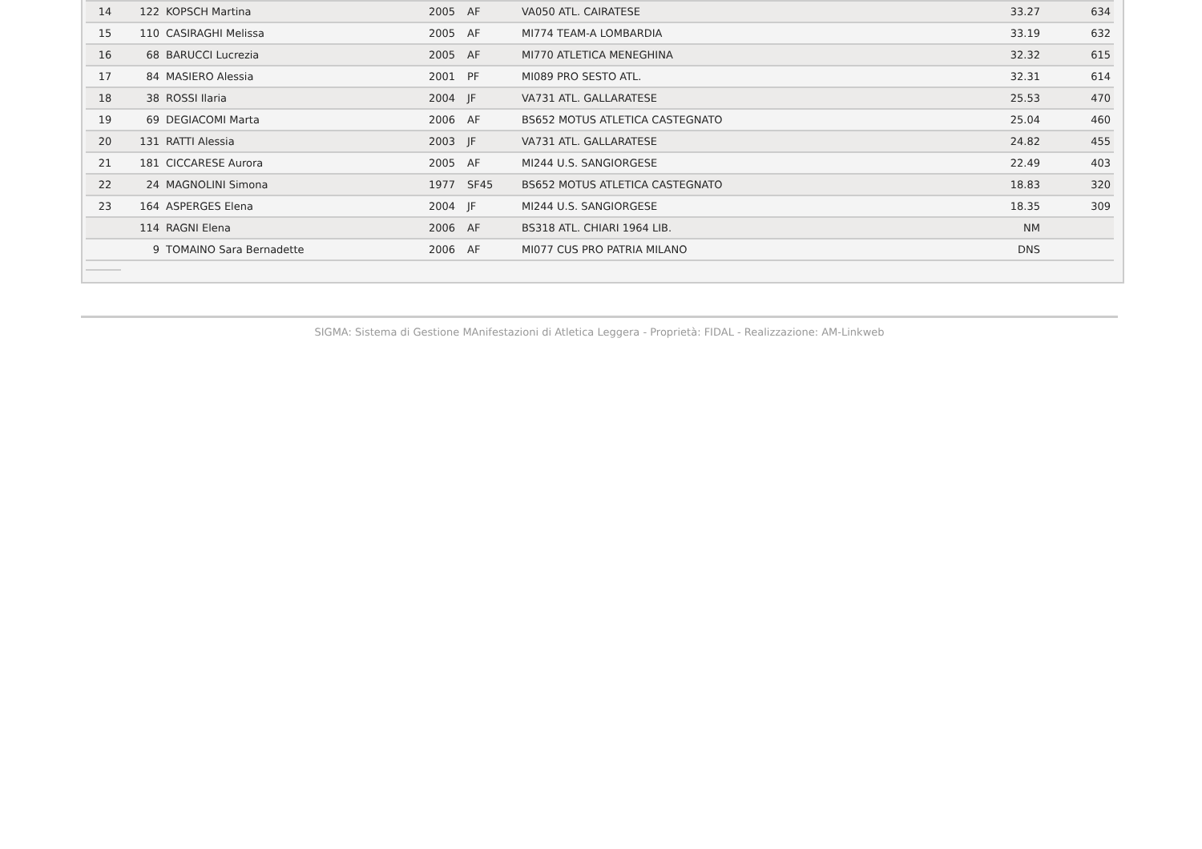| 14 | 122 | KOPSCH Martina | 2005 | AF | VA050 ATL. CAIRATESE | 33.27 | 634 |
| 15 | 110 | CASIRAGHI Melissa | 2005 | AF | MI774 TEAM-A LOMBARDIA | 33.19 | 632 |
| 16 | 68 | BARUCCI Lucrezia | 2005 | AF | MI770 ATLETICA MENEGHINA | 32.32 | 615 |
| 17 | 84 | MASIERO Alessia | 2001 | PF | MI089 PRO SESTO ATL. | 32.31 | 614 |
| 18 | 38 | ROSSI Ilaria | 2004 | JF | VA731 ATL. GALLARATESE | 25.53 | 470 |
| 19 | 69 | DEGIACOMI Marta | 2006 | AF | BS652 MOTUS ATLETICA CASTEGNATO | 25.04 | 460 |
| 20 | 131 | RATTI Alessia | 2003 | JF | VA731 ATL. GALLARATESE | 24.82 | 455 |
| 21 | 181 | CICCARESE Aurora | 2005 | AF | MI244 U.S. SANGIORGESE | 22.49 | 403 |
| 22 | 24 | MAGNOLINI Simona | 1977 | SF45 | BS652 MOTUS ATLETICA CASTEGNATO | 18.83 | 320 |
| 23 | 164 | ASPERGES Elena | 2004 | JF | MI244 U.S. SANGIORGESE | 18.35 | 309 |
| | 114 | RAGNI Elena | 2006 | AF | BS318 ATL. CHIARI 1964 LIB. | NM | |
| | 9 | TOMAINO Sara Bernadette | 2006 | AF | MI077 CUS PRO PATRIA MILANO | DNS | |
SIGMA: Sistema di Gestione MAnifestazioni di Atletica Leggera - Proprietà: FIDAL - Realizzazione: AM-Linkweb